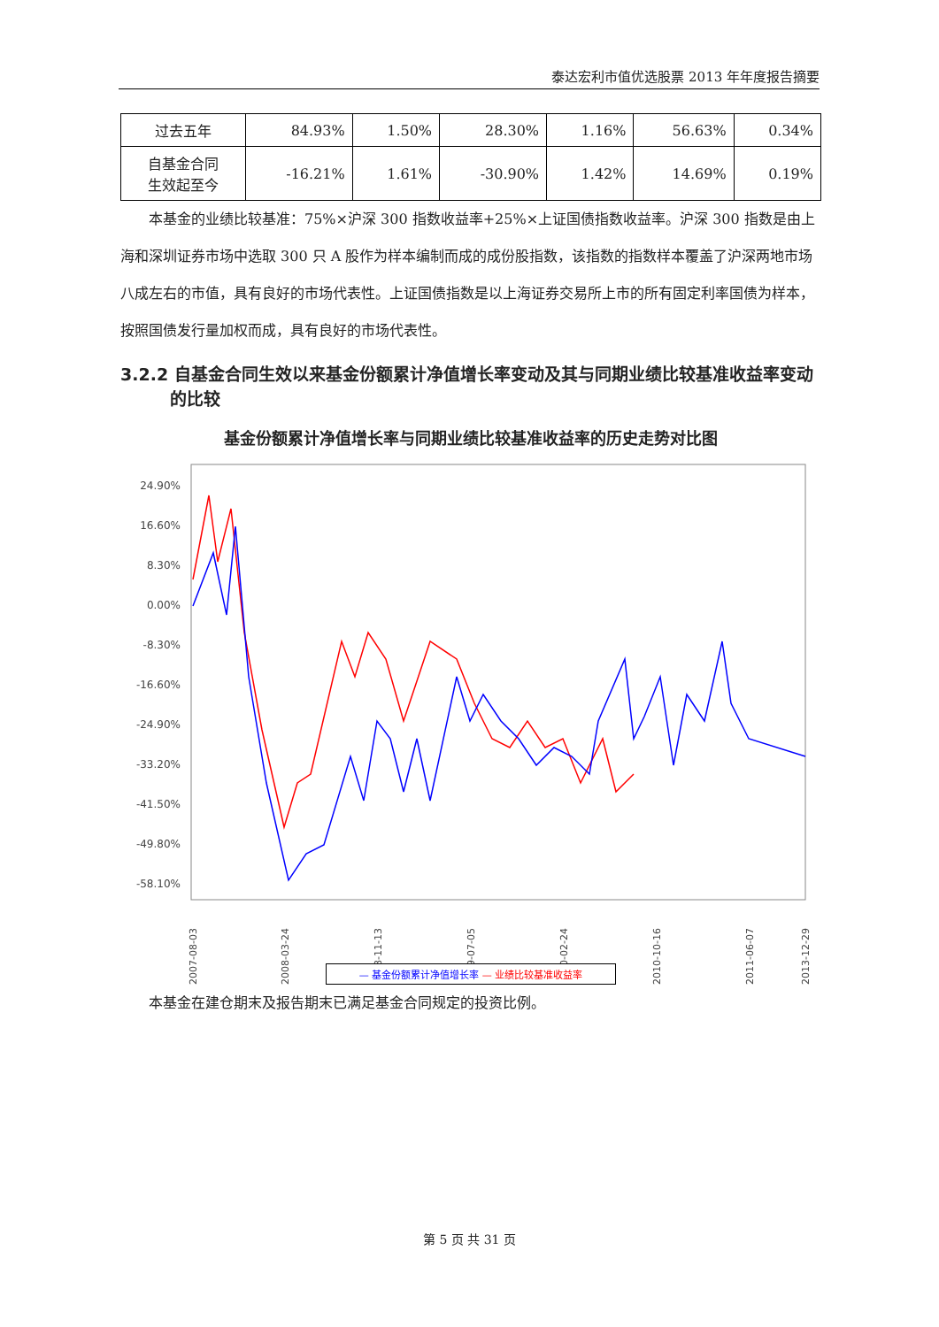泰达宏利市值优选股票 2013 年年度报告摘要
| 过去五年 | 84.93% | 1.50% | 28.30% | 1.16% | 56.63% | 0.34% |
| 自基金合同 生效起至今 | -16.21% | 1.61% | -30.90% | 1.42% | 14.69% | 0.19% |
本基金的业绩比较基准：75%×沪深 300 指数收益率+25%×上证国债指数收益率。沪深 300 指数是由上海和深圳证券市场中选取 300 只 A 股作为样本编制而成的成份股指数，该指数的指数样本覆盖了沪深两地市场八成左右的市值，具有良好的市场代表性。上证国债指数是以上海证券交易所上市的所有固定利率国债为样本，按照国债发行量加权而成，具有良好的市场代表性。
3.2.2 自基金合同生效以来基金份额累计净值增长率变动及其与同期业绩比较基准收益率变动的比较
基金份额累计净值增长率与同期业绩比较基准收益率的历史走势对比图
24.90%
16.60%
8.30%
0.00%
-8.30%
-16.60%
-24.90%
-33.20%
-41.50%
-49.80%
-58.10%
2007-08-03
2008-03-24
2008-11-13
2009-07-05
2010-02-24
2010-10-16
2011-06-07
2013-12-29
— 基金份额累计净值增长率 — 业绩比较基准收益率
本基金在建仓期末及报告期末已满足基金合同规定的投资比例。
第 5 页 共 31 页